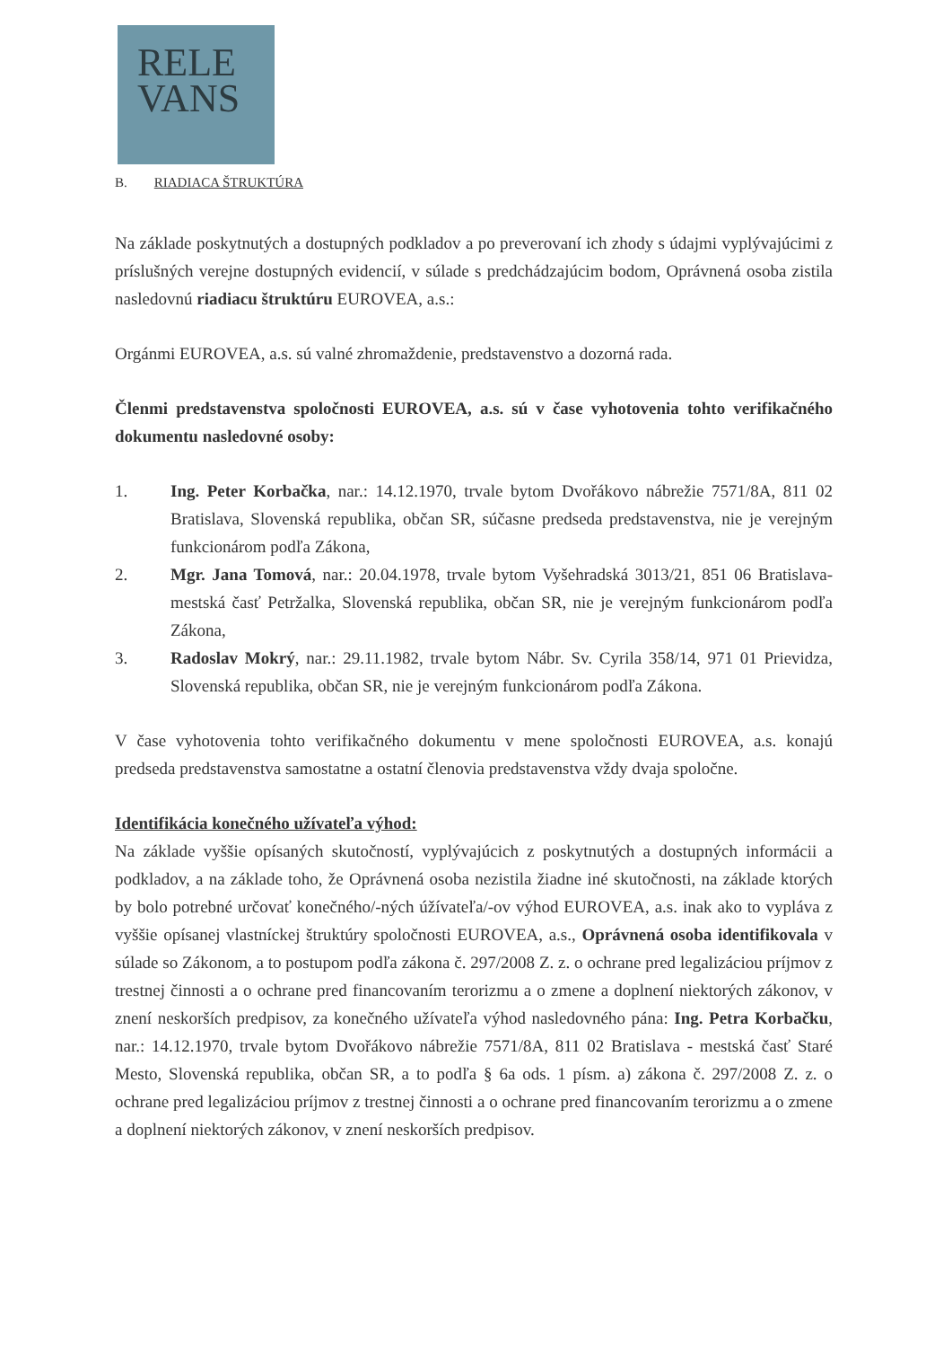RELE
VANS
B. RIADIACA ŠTRUKTÚRA
Na základe poskytnutých a dostupných podkladov a po preverovaní ich zhody s údajmi vyplývajúcimi z príslušných verejne dostupných evidencií, v súlade s predchádzajúcim bodom, Oprávnená osoba zistila nasledovnú riadiacu štruktúru EUROVEA, a.s.:
Orgánmi EUROVEA, a.s. sú valné zhromaždenie, predstavenstvo a dozorná rada.
Členmi predstavenstva spoločnosti EUROVEA, a.s. sú v čase vyhotovenia tohto verifikačného dokumentu nasledovné osoby:
1. Ing. Peter Korbačka, nar.: 14.12.1970, trvale bytom Dvořákovo nábrežie 7571/8A, 811 02 Bratislava, Slovenská republika, občan SR, súčasne predseda predstavenstva, nie je verejným funkcionárom podľa Zákona,
2. Mgr. Jana Tomová, nar.: 20.04.1978, trvale bytom Vyšehradská 3013/21, 851 06 Bratislava- mestská časť Petržalka, Slovenská republika, občan SR, nie je verejným funkcionárom podľa Zákona,
3. Radoslav Mokrý, nar.: 29.11.1982, trvale bytom Nábr. Sv. Cyrila 358/14, 971 01 Prievidza, Slovenská republika, občan SR, nie je verejným funkcionárom podľa Zákona.
V čase vyhotovenia tohto verifikačného dokumentu v mene spoločnosti EUROVEA, a.s. konajú predseda predstavenstva samostatne a ostatní členovia predstavenstva vždy dvaja spoločne.
Identifikácia konečného užívateľa výhod:
Na základe vyššie opísaných skutočností, vyplývajúcich z poskytnutých a dostupných informácii a podkladov, a na základe toho, že Oprávnená osoba nezistila žiadne iné skutočnosti, na základe ktorých by bolo potrebné určovať konečného/-ných úžívateľa/-ov výhod EUROVEA, a.s. inak ako to vypláva z vyššie opísanej vlastníckej štruktúry spoločnosti EUROVEA, a.s., Oprávnená osoba identifikovala v súlade so Zákonom, a to postupom podľa zákona č. 297/2008 Z. z. o ochrane pred legalizáciou príjmov z trestnej činnosti a o ochrane pred financovaním terorizmu a o zmene a doplnení niektorých zákonov, v znení neskorších predpisov, za konečného užívateľa výhod nasledovného pána: Ing. Petra Korbačku, nar.: 14.12.1970, trvale bytom Dvořákovo nábrežie 7571/8A, 811 02 Bratislava - mestská časť Staré Mesto, Slovenská republika, občan SR, a to podľa § 6a ods. 1 písm. a) zákona č. 297/2008 Z. z. o ochrane pred legalizáciou príjmov z trestnej činnosti a o ochrane pred financovaním terorizmu a o zmene a doplnení niektorých zákonov, v znení neskorších predpisov.